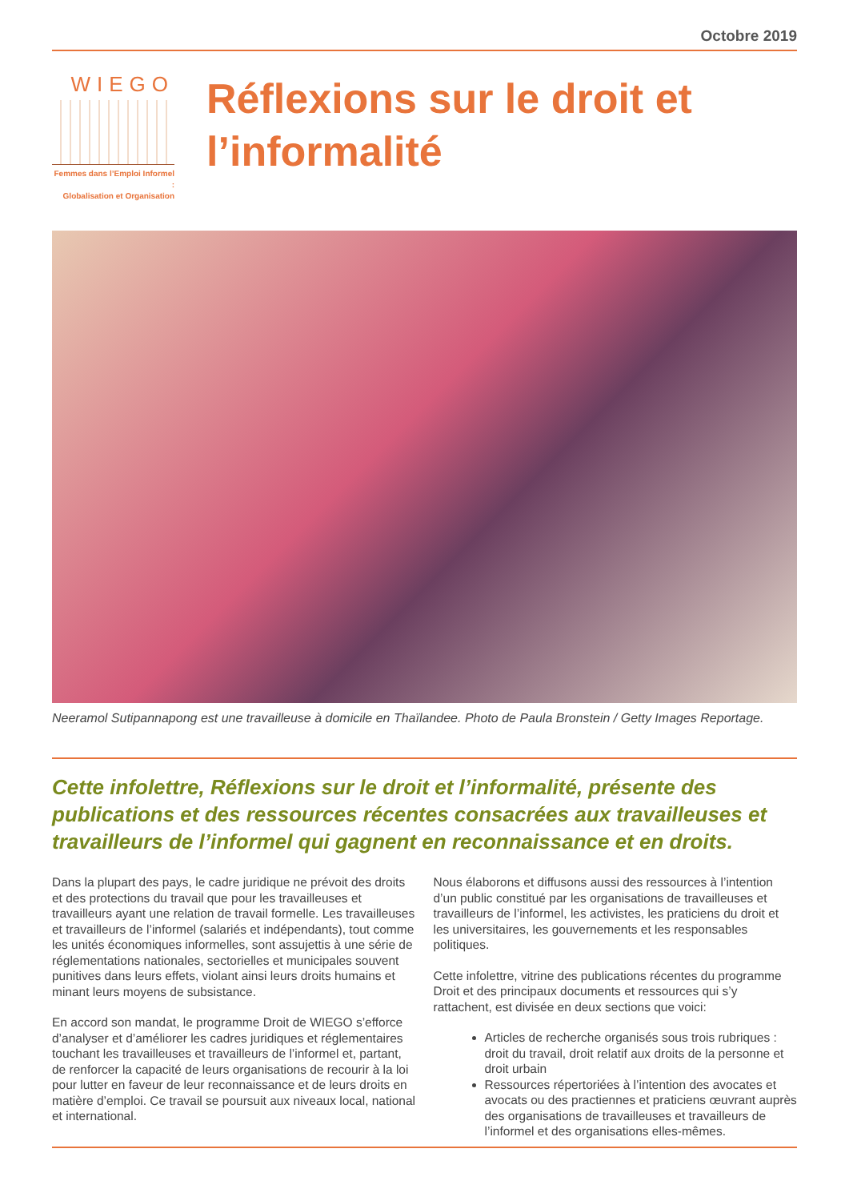Octobre 2019
WIEGO
Femmes dans l’Emploi Informel :
Globalisation et Organisation
Réflexions sur le droit et l’informalité
Neeramol Sutipannapong est une travailleuse à domicile en Thaïlandee. Photo de Paula Bronstein / Getty Images Reportage.
Cette infolettre, Réflexions sur le droit et l’informalité, présente des publications et des ressources récentes consacrées aux travailleuses et travailleurs de l’informel qui gagnent en reconnaissance et en droits.
Dans la plupart des pays, le cadre juridique ne prévoit des droits et des protections du travail que pour les travailleuses et travailleurs ayant une relation de travail formelle. Les travailleuses et travailleurs de l’informel (salariés et indépendants), tout comme les unités économiques informelles, sont assujettis à une série de réglementations nationales, sectorielles et municipales souvent punitives dans leurs effets, violant ainsi leurs droits humains et minant leurs moyens de subsistance.
En accord son mandat, le programme Droit de WIEGO s’efforce d’analyser et d’améliorer les cadres juridiques et réglementaires touchant les travailleuses et travailleurs de l’informel et, partant, de renforcer la capacité de leurs organisations de recourir à la loi pour lutter en faveur de leur reconnaissance et de leurs droits en matière d’emploi. Ce travail se poursuit aux niveaux local, national et international.
Nous élaborons et diffusons aussi des ressources à l’intention d’un public constitué par les organisations de travailleuses et travailleurs de l’informel, les activistes, les praticiens du droit et les universitaires, les gouvernements et les responsables politiques.
Cette infolettre, vitrine des publications récentes du programme Droit et des principaux documents et ressources qui s’y rattachent, est divisée en deux sections que voici:
Articles de recherche organisés sous trois rubriques : droit du travail, droit relatif aux droits de la personne et droit urbain
Ressources répertoriées à l’intention des avocates et avocats ou des practiennes et praticiens œuvrant auprès des organisations de travailleuses et travailleurs de l’informel et des organisations elles-mêmes.